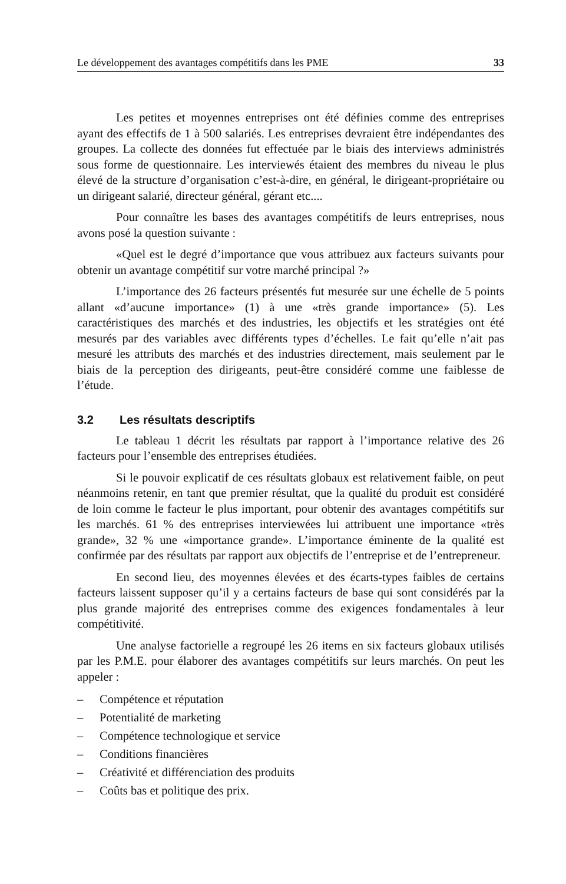Le développement des avantages compétitifs dans les PME 33
Les petites et moyennes entreprises ont été définies comme des entreprises ayant des effectifs de 1 à 500 salariés. Les entreprises devraient être indépendantes des groupes. La collecte des données fut effectuée par le biais des interviews administrés sous forme de questionnaire. Les interviewés étaient des membres du niveau le plus élevé de la structure d’organisation c’est-à-dire, en général, le dirigeant-propriétaire ou un dirigeant salarié, directeur général, gérant etc....
Pour connaître les bases des avantages compétitifs de leurs entreprises, nous avons posé la question suivante :
«Quel est le degré d’importance que vous attribuez aux facteurs suivants pour obtenir un avantage compétitif sur votre marché principal ?»
L’importance des 26 facteurs présentés fut mesurée sur une échelle de 5 points allant «d’aucune importance» (1) à une «très grande importance» (5). Les caractéristiques des marchés et des industries, les objectifs et les stratégies ont été mesurés par des variables avec différents types d’échelles. Le fait qu’elle n’ait pas mesuré les attributs des marchés et des industries directement, mais seulement par le biais de la perception des dirigeants, peut-être considéré comme une faiblesse de l’étude.
3.2 Les résultats descriptifs
Le tableau 1 décrit les résultats par rapport à l’importance relative des 26 facteurs pour l’ensemble des entreprises étudiées.
Si le pouvoir explicatif de ces résultats globaux est relativement faible, on peut néanmoins retenir, en tant que premier résultat, que la qualité du produit est considéré de loin comme le facteur le plus important, pour obtenir des avantages compétitifs sur les marchés. 61 % des entreprises interviewées lui attribuent une importance «très grande», 32 % une «importance grande». L’importance éminente de la qualité est confirmée par des résultats par rapport aux objectifs de l’entreprise et de l’entrepreneur.
En second lieu, des moyennes élevées et des écarts-types faibles de certains facteurs laissent supposer qu’il y a certains facteurs de base qui sont considérés par la plus grande majorité des entreprises comme des exigences fondamentales à leur compétitivité.
Une analyse factorielle a regroupé les 26 items en six facteurs globaux utilisés par les P.M.E. pour élaborer des avantages compétitifs sur leurs marchés. On peut les appeler :
– Compétence et réputation
– Potentialité de marketing
– Compétence technologique et service
– Conditions financières
– Créativité et différenciation des produits
– Coûts bas et politique des prix.